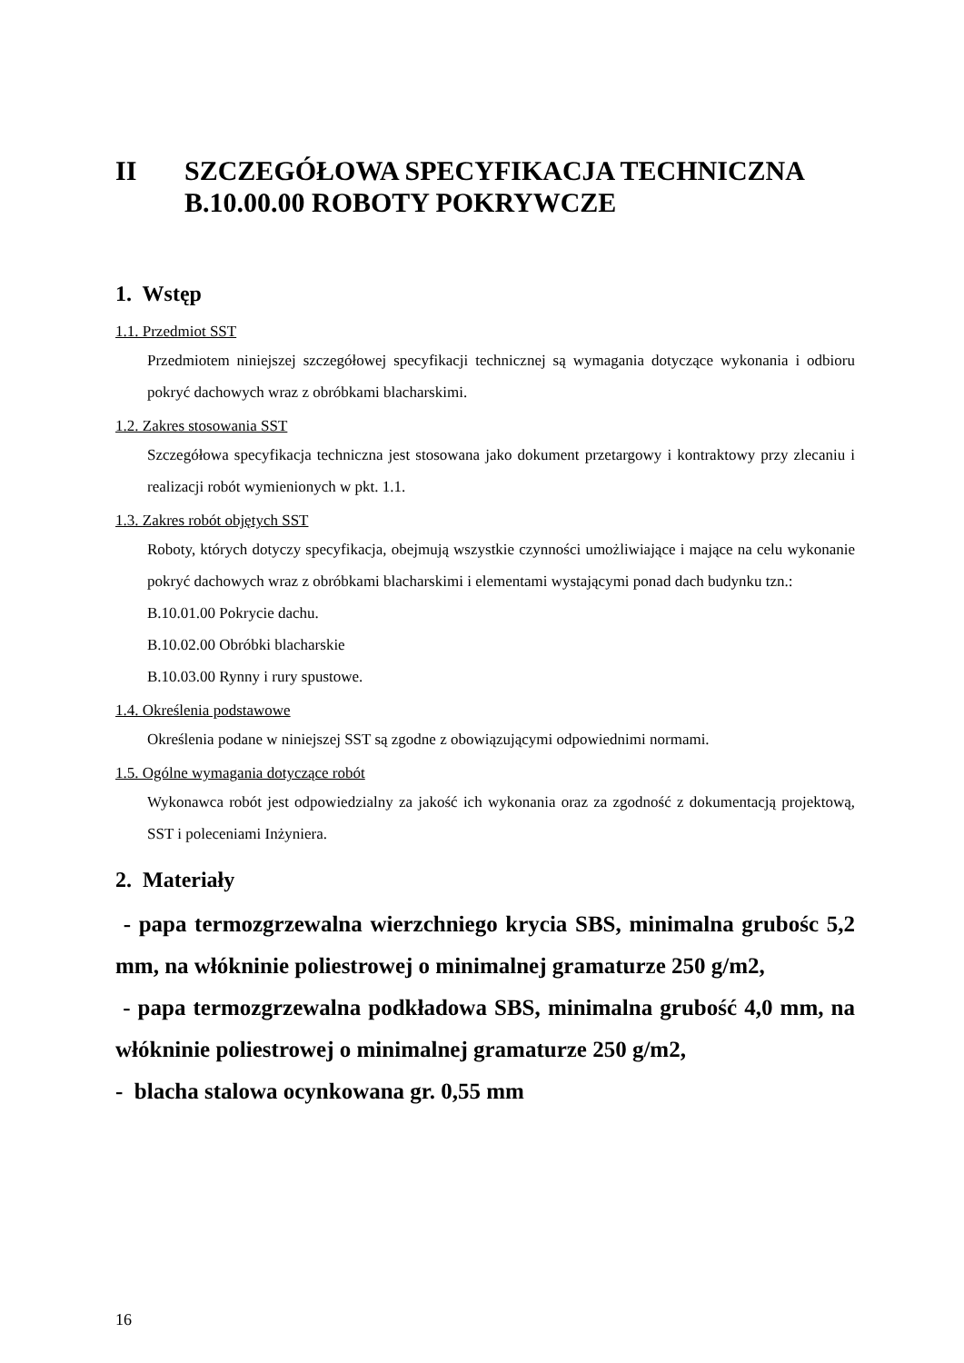II SZCZEGÓŁOWA SPECYFIKACJA TECHNICZNA
B.10.00.00 ROBOTY POKRYWCZE
1. Wstęp
1.1. Przedmiot SST
Przedmiotem niniejszej szczegółowej specyfikacji technicznej są wymagania dotyczące wykonania i odbioru pokryć dachowych wraz z obróbkami blacharskimi.
1.2. Zakres stosowania SST
Szczegółowa specyfikacja techniczna jest stosowana jako dokument przetargowy i kontraktowy przy zlecaniu i realizacji robót wymienionych w pkt. 1.1.
1.3. Zakres robót objętych SST
Roboty, których dotyczy specyfikacja, obejmują wszystkie czynności umożliwiające i mające na celu wykonanie pokryć dachowych wraz z obróbkami blacharskimi i elementami wystającymi ponad dach budynku tzn.:
B.10.01.00 Pokrycie dachu.
B.10.02.00 Obróbki blacharskie
B.10.03.00 Rynny i rury spustowe.
1.4. Określenia podstawowe
Określenia podane w niniejszej SST są zgodne z obowiązującymi odpowiednimi normami.
1.5. Ogólne wymagania dotyczące robót
Wykonawca robót jest odpowiedzialny za jakość ich wykonania oraz za zgodność z dokumentacją projektową, SST i poleceniami Inżyniera.
2. Materiały
- papa termozgrzewalna wierzchniego krycia SBS, minimalna grubośc 5,2 mm, na włókninie poliestrowej o minimalnej gramaturze 250 g/m2,
- papa termozgrzewalna podkładowa SBS, minimalna grubość 4,0 mm, na włókninie poliestrowej o minimalnej gramaturze 250 g/m2,
- blacha stalowa ocynkowana gr. 0,55 mm
16